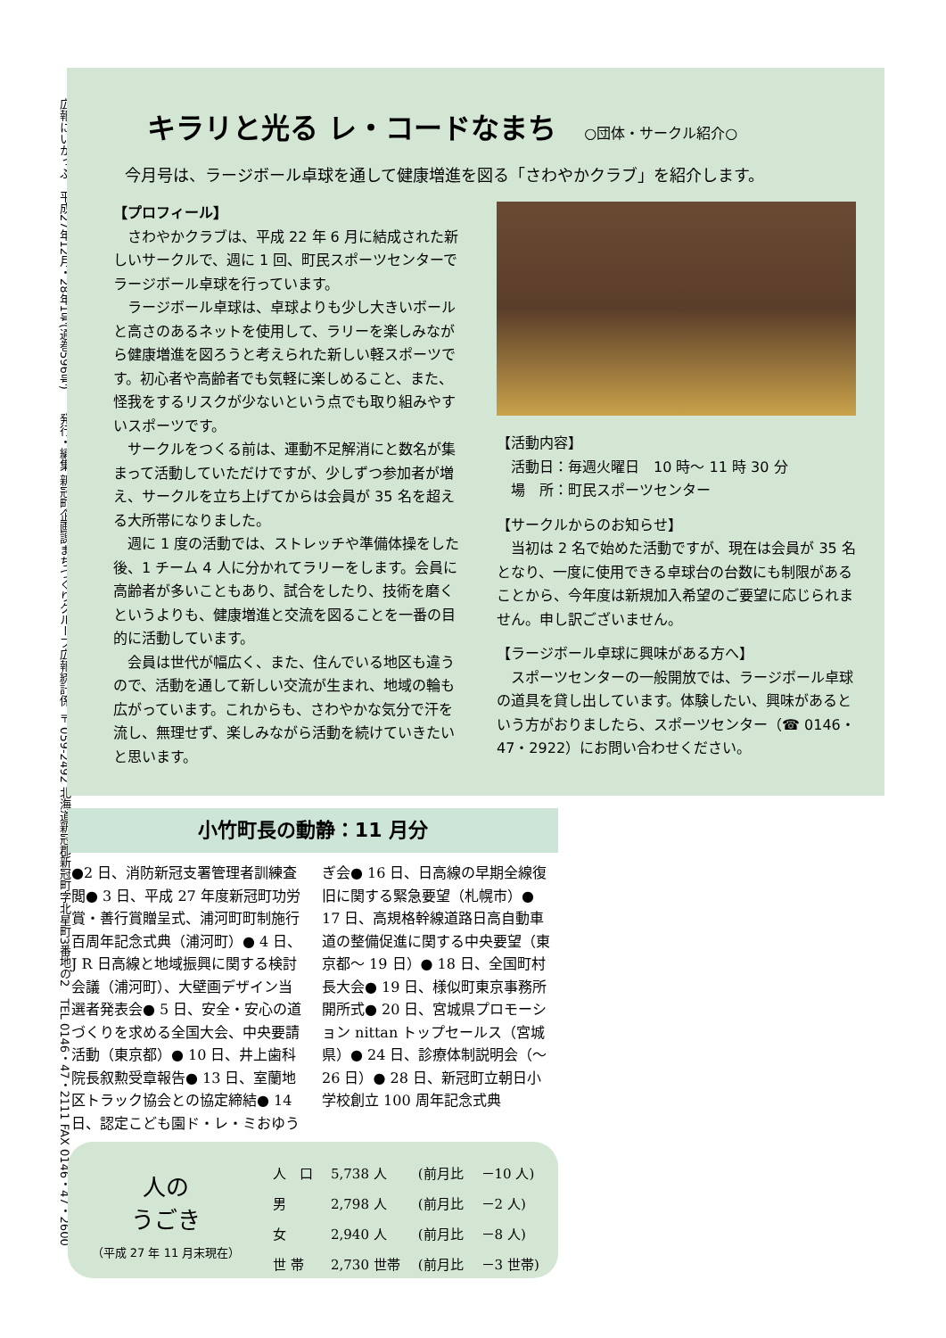広報にいかっぷ　平成27年12月・28年1号(通巻596号)　　発行・編集 新冠町企画課まちづくりグループ広報統計係 〒059-2492 北海道新冠郡新冠町字北星町3番地の2　TEL 0146・47・2111 FAX 0146・47・2600
キラリと光る レ・コードなまち ○団体・サークル紹介○
今月号は、ラージボール卓球を通して健康増進を図る「さわやかクラブ」を紹介します。
【プロフィール】
　さわやかクラブは、平成 22 年 6 月に結成された新しいサークルで、週に 1 回、町民スポーツセンターでラージボール卓球を行っています。
　ラージボール卓球は、卓球よりも少し大きいボールと高さのあるネットを使用して、ラリーを楽しみながら健康増進を図ろうと考えられた新しい軽スポーツです。初心者や高齢者でも気軽に楽しめること、また、怪我をするリスクが少ないという点でも取り組みやすいスポーツです。
　サークルをつくる前は、運動不足解消にと数名が集まって活動していただけですが、少しずつ参加者が増え、サークルを立ち上げてからは会員が 35 名を超える大所帯になりました。
　週に 1 度の活動では、ストレッチや準備体操をした後、1 チーム 4 人に分かれてラリーをします。会員に高齢者が多いこともあり、試合をしたり、技術を磨くというよりも、健康増進と交流を図ることを一番の目的に活動しています。
　会員は世代が幅広く、また、住んでいる地区も違うので、活動を通して新しい交流が生まれ、地域の輪も広がっています。これからも、さわやかな気分で汗を流し、無理せず、楽しみながら活動を続けていきたいと思います。
【活動内容】
　活動日：毎週火曜日　10 時～ 11 時 30 分
　場　所：町民スポーツセンター
【サークルからのお知らせ】
　当初は 2 名で始めた活動ですが、現在は会員が 35 名となり、一度に使用できる卓球台の台数にも制限があることから、今年度は新規加入希望のご要望に応じられません。申し訳ございません。
【ラージボール卓球に興味がある方へ】
　スポーツセンターの一般開放では、ラージボール卓球の道具を貸し出しています。体験したい、興味があるという方がおりましたら、スポーツセンター（☎ 0146・47・2922）にお問い合わせください。
小竹町長の動静：11 月分
●2 日、消防新冠支署管理者訓練査閲● 3 日、平成 27 年度新冠町功労賞・善行賞贈呈式、浦河町町制施行百周年記念式典（浦河町）● 4 日、J R 日高線と地域振興に関する検討会議（浦河町）、大壁画デザイン当選者発表会● 5 日、安全・安心の道づくりを求める全国大会、中央要請活動（東京都）● 10 日、井上歯科院長叙勲受章報告● 13 日、室蘭地区トラック協会との協定締結● 14 日、認定こども園ド・レ・ミおゆうぎ会● 16 日、日高線の早期全線復旧に関する緊急要望（札幌市）● 17 日、高規格幹線道路日高自動車道の整備促進に関する中央要望（東京都～ 19 日）● 18 日、全国町村長大会● 19 日、様似町東京事務所開所式● 20 日、宮城県プロモーション nittan トップセールス（宮城県）● 24 日、診療体制説明会（～ 26 日）● 28 日、新冠町立朝日小学校創立 100 周年記念式典
人の
うごき
（平成 27 年 11 月末現在）
| 人 口 | 5,738 人 | (前月比 | －10 人) |
| 男 | 2,798 人 | (前月比 | －2 人) |
| 女 | 2,940 人 | (前月比 | －8 人) |
| 世 帯 | 2,730 世帯 | (前月比 | －3 世帯) |